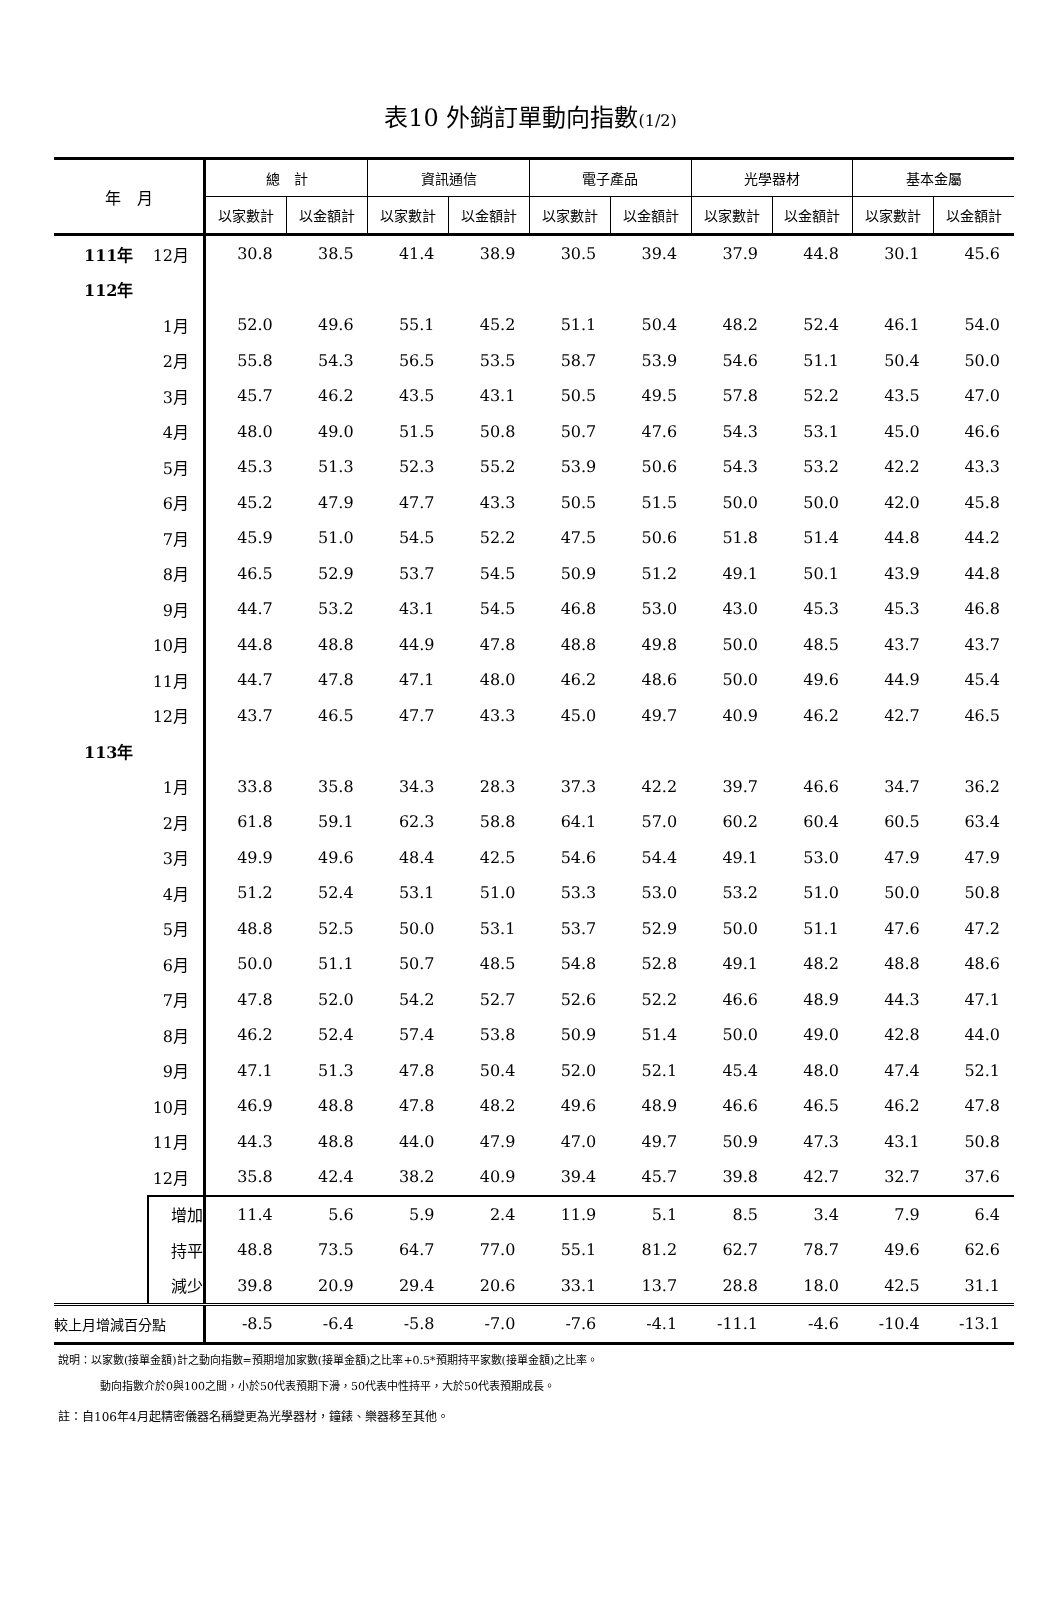表10 外銷訂單動向指數(1/2)
| 年 月 | | 總 計 | | 資訊通信 | | 電子產品 | | 光學器材 | | 基本金屬 | |
| --- | --- | --- | --- | --- | --- | --- | --- | --- | --- | --- | --- |
| | | 以家數計 | 以金額計 | 以家數計 | 以金額計 | 以家數計 | 以金額計 | 以家數計 | 以金額計 | 以家數計 | 以金額計 |
| 111年 | 12月 | 30.8 | 38.5 | 41.4 | 38.9 | 30.5 | 39.4 | 37.9 | 44.8 | 30.1 | 45.6 |
| 112年 | | | | | | | | | | | |
| | 1月 | 52.0 | 49.6 | 55.1 | 45.2 | 51.1 | 50.4 | 48.2 | 52.4 | 46.1 | 54.0 |
| | 2月 | 55.8 | 54.3 | 56.5 | 53.5 | 58.7 | 53.9 | 54.6 | 51.1 | 50.4 | 50.0 |
| | 3月 | 45.7 | 46.2 | 43.5 | 43.1 | 50.5 | 49.5 | 57.8 | 52.2 | 43.5 | 47.0 |
| | 4月 | 48.0 | 49.0 | 51.5 | 50.8 | 50.7 | 47.6 | 54.3 | 53.1 | 45.0 | 46.6 |
| | 5月 | 45.3 | 51.3 | 52.3 | 55.2 | 53.9 | 50.6 | 54.3 | 53.2 | 42.2 | 43.3 |
| | 6月 | 45.2 | 47.9 | 47.7 | 43.3 | 50.5 | 51.5 | 50.0 | 50.0 | 42.0 | 45.8 |
| | 7月 | 45.9 | 51.0 | 54.5 | 52.2 | 47.5 | 50.6 | 51.8 | 51.4 | 44.8 | 44.2 |
| | 8月 | 46.5 | 52.9 | 53.7 | 54.5 | 50.9 | 51.2 | 49.1 | 50.1 | 43.9 | 44.8 |
| | 9月 | 44.7 | 53.2 | 43.1 | 54.5 | 46.8 | 53.0 | 43.0 | 45.3 | 45.3 | 46.8 |
| | 10月 | 44.8 | 48.8 | 44.9 | 47.8 | 48.8 | 49.8 | 50.0 | 48.5 | 43.7 | 43.7 |
| | 11月 | 44.7 | 47.8 | 47.1 | 48.0 | 46.2 | 48.6 | 50.0 | 49.6 | 44.9 | 45.4 |
| | 12月 | 43.7 | 46.5 | 47.7 | 43.3 | 45.0 | 49.7 | 40.9 | 46.2 | 42.7 | 46.5 |
| 113年 | | | | | | | | | | | |
| | 1月 | 33.8 | 35.8 | 34.3 | 28.3 | 37.3 | 42.2 | 39.7 | 46.6 | 34.7 | 36.2 |
| | 2月 | 61.8 | 59.1 | 62.3 | 58.8 | 64.1 | 57.0 | 60.2 | 60.4 | 60.5 | 63.4 |
| | 3月 | 49.9 | 49.6 | 48.4 | 42.5 | 54.6 | 54.4 | 49.1 | 53.0 | 47.9 | 47.9 |
| | 4月 | 51.2 | 52.4 | 53.1 | 51.0 | 53.3 | 53.0 | 53.2 | 51.0 | 50.0 | 50.8 |
| | 5月 | 48.8 | 52.5 | 50.0 | 53.1 | 53.7 | 52.9 | 50.0 | 51.1 | 47.6 | 47.2 |
| | 6月 | 50.0 | 51.1 | 50.7 | 48.5 | 54.8 | 52.8 | 49.1 | 48.2 | 48.8 | 48.6 |
| | 7月 | 47.8 | 52.0 | 54.2 | 52.7 | 52.6 | 52.2 | 46.6 | 48.9 | 44.3 | 47.1 |
| | 8月 | 46.2 | 52.4 | 57.4 | 53.8 | 50.9 | 51.4 | 50.0 | 49.0 | 42.8 | 44.0 |
| | 9月 | 47.1 | 51.3 | 47.8 | 50.4 | 52.0 | 52.1 | 45.4 | 48.0 | 47.4 | 52.1 |
| | 10月 | 46.9 | 48.8 | 47.8 | 48.2 | 49.6 | 48.9 | 46.6 | 46.5 | 46.2 | 47.8 |
| | 11月 | 44.3 | 48.8 | 44.0 | 47.9 | 47.0 | 49.7 | 50.9 | 47.3 | 43.1 | 50.8 |
| | 12月 | 35.8 | 42.4 | 38.2 | 40.9 | 39.4 | 45.7 | 39.8 | 42.7 | 32.7 | 37.6 |
| | 增加 | 11.4 | 5.6 | 5.9 | 2.4 | 11.9 | 5.1 | 8.5 | 3.4 | 7.9 | 6.4 |
| | 持平 | 48.8 | 73.5 | 64.7 | 77.0 | 55.1 | 81.2 | 62.7 | 78.7 | 49.6 | 62.6 |
| | 減少 | 39.8 | 20.9 | 29.4 | 20.6 | 33.1 | 13.7 | 28.8 | 18.0 | 42.5 | 31.1 |
| 較上月增減百分點 | | -8.5 | -6.4 | -5.8 | -7.0 | -7.6 | -4.1 | -11.1 | -4.6 | -10.4 | -13.1 |
說明：以家數(接單金額)計之動向指數=預期增加家數(接單金額)之比率+0.5*預期持平家數(接單金額)之比率。
動向指數介於0與100之間，小於50代表預期下滑，50代表中性持平，大於50代表預期成長。
註：自106年4月起精密儀器名稱變更為光學器材，鐘錶、樂器移至其他。